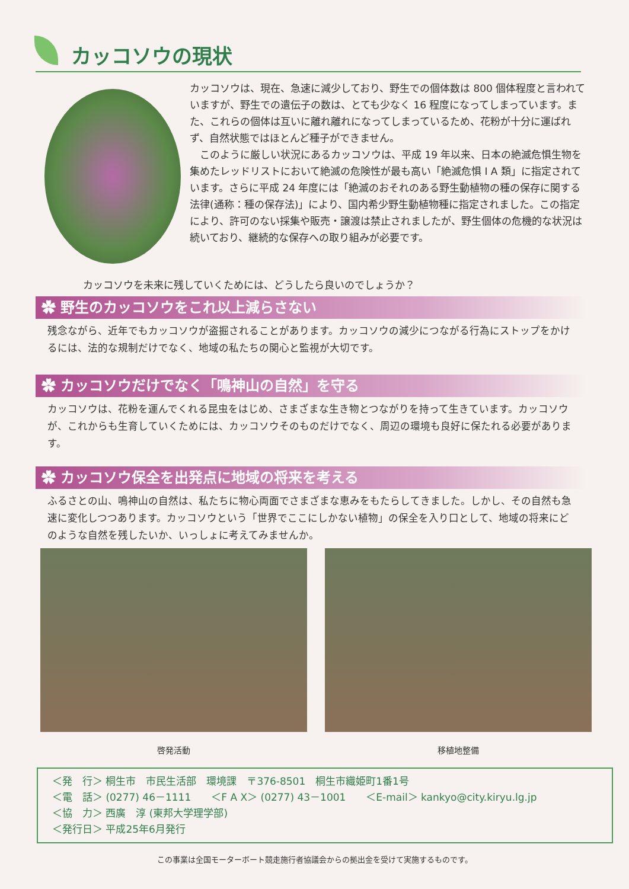カッコソウの現状
カッコソウは、現在、急速に減少しており、野生での個体数は 800 個体程度と言われていますが、野生での遺伝子の数は、とても少なく 16 程度になってしまっています。また、これらの個体は互いに離れ離れになってしまっているため、花粉が十分に運ばれず、自然状態ではほとんど種子ができません。
　このように厳しい状況にあるカッコソウは、平成 19 年以来、日本の絶滅危惧生物を集めたレッドリストにおいて絶滅の危険性が最も高い「絶滅危惧 I A 類」に指定されています。さらに平成 24 年度には「絶滅のおそれのある野生動植物の種の保存に関する法律(通称：種の保存法)」により、国内希少野生動植物種に指定されました。この指定により、許可のない採集や販売・譲渡は禁止されましたが、野生個体の危機的な状況は続いており、継続的な保存への取り組みが必要です。
カッコソウを未来に残していくためには、どうしたら良いのでしょうか？
✿ 野生のカッコソウをこれ以上減らさない
残念ながら、近年でもカッコソウが盗掘されることがあります。カッコソウの減少につながる行為にストップをかけるには、法的な規制だけでなく、地域の私たちの関心と監視が大切です。
✿ カッコソウだけでなく「鳴神山の自然」を守る
カッコソウは、花粉を運んでくれる昆虫をはじめ、さまざまな生き物とつながりを持って生きています。カッコソウが、これからも生育していくためには、カッコソウそのものだけでなく、周辺の環境も良好に保たれる必要があります。
✿ カッコソウ保全を出発点に地域の将来を考える
ふるさとの山、鳴神山の自然は、私たちに物心両面でさまざまな恵みをもたらしてきました。しかし、その自然も急速に変化しつつあります。カッコソウという「世界でここにしかない植物」の保全を入り口として、地域の将来にどのような自然を残したいか、いっしょに考えてみませんか。
啓発活動 移植地整備
＜発　行＞ 桐生市　市民生活部　環境課　〒376-8501　桐生市織姫町1番1号
＜電　話＞ (0277) 46－1111　　＜F A X＞ (0277) 43－1001　　＜E-mail＞ kankyo@city.kiryu.lg.jp
＜協　力＞ 西廣　淳 (東邦大学理学部)
＜発行日＞ 平成25年6月発行
この事業は全国モーターボート競走施行者協議会からの拠出金を受けて実施するものです。